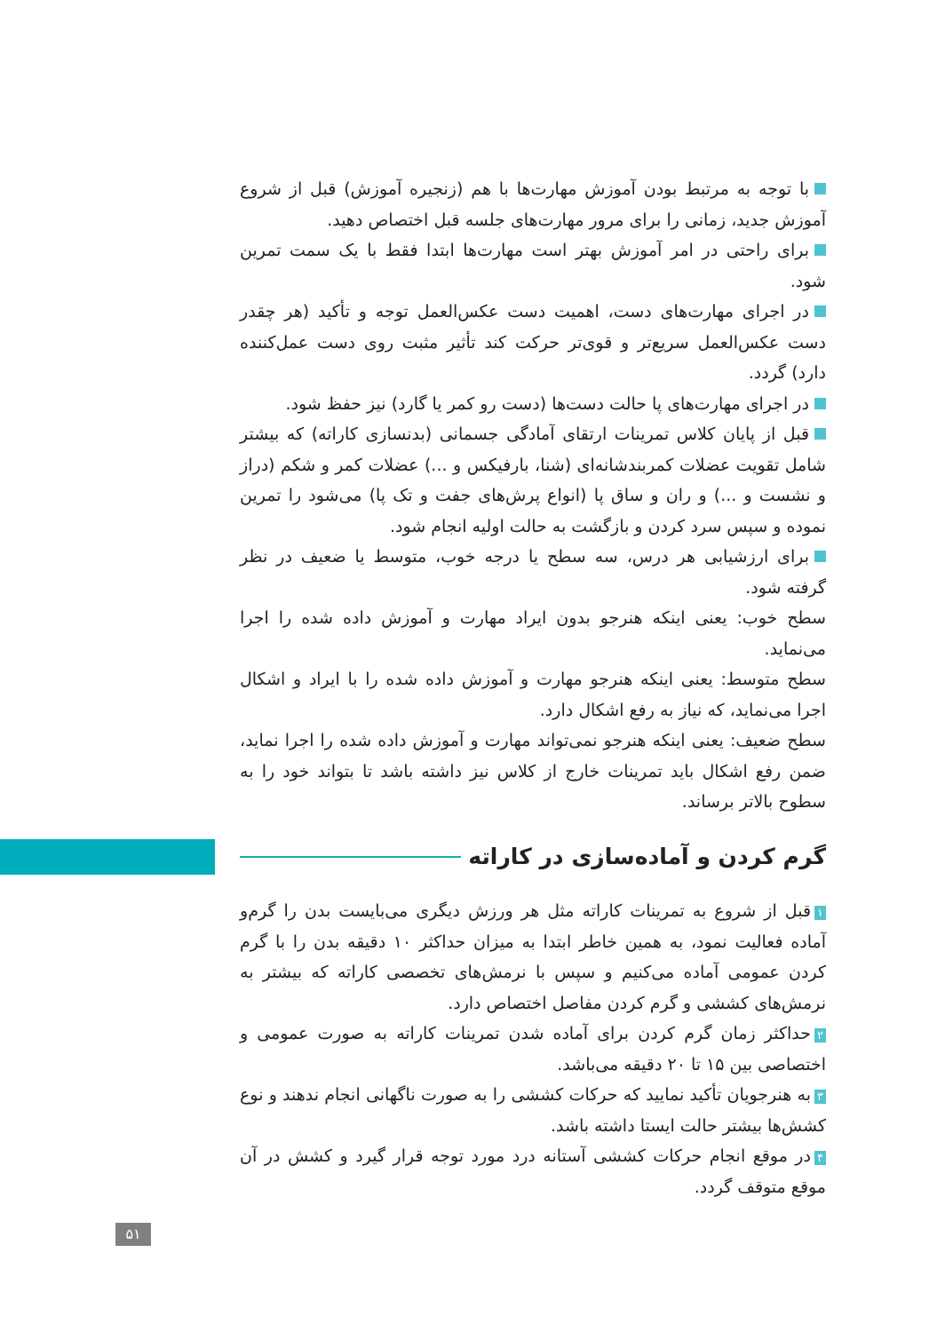با توجه به مرتبط بودن آموزش مهارت‌ها با هم (زنجیره آموزش) قبل از شروع آموزش جدید، زمانی را برای مرور مهارت‌های جلسه قبل اختصاص دهید.
برای راحتی در امر آموزش بهتر است مهارت‌ها ابتدا فقط با یک سمت تمرین شود.
در اجرای مهارت‌های دست، اهمیت دست عکس‌العمل توجه و تأکید (هر چقدر دست عکس‌العمل سریع‌تر و قوی‌تر حرکت کند تأثیر مثبت روی دست عمل‌کننده دارد) گردد.
در اجرای مهارت‌های پا حالت دست‌ها (دست رو کمر یا گارد) نیز حفظ شود.
قبل از پایان کلاس تمرینات ارتقای آمادگی جسمانی (بدنسازی کاراته) که بیشتر شامل تقویت عضلات کمربندشانه‌ای (شنا، بارفیکس و ...) عضلات کمر و شکم (دراز و نشست و ...) و ران و ساق پا (انواع پرش‌های جفت و تک پا) می‌شود را تمرین نموده و سپس سرد کردن و بازگشت به حالت اولیه انجام شود.
برای ارزشیابی هر درس، سه سطح یا درجه خوب، متوسط یا ضعیف در نظر گرفته شود.
سطح خوب: یعنی اینکه هنرجو بدون ایراد مهارت و آموزش داده شده را اجرا می‌نماید.
سطح متوسط: یعنی اینکه هنرجو مهارت و آموزش داده شده را با ایراد و اشکال اجرا می‌نماید، که نیاز به رفع اشکال دارد.
سطح ضعیف: یعنی اینکه هنرجو نمی‌تواند مهارت و آموزش داده شده را اجرا نماید، ضمن رفع اشکال باید تمرینات خارج از کلاس نیز داشته باشد تا بتواند خود را به سطوح بالاتر برساند.
گرم کردن و آماده‌سازی در کاراته
۱ قبل از شروع به تمرینات کاراته مثل هر ورزش دیگری می‌بایست بدن را گرم‌و آماده فعالیت نمود، به همین خاطر ابتدا به میزان حداکثر ۱۰ دقیقه بدن را با گرم کردن عمومی آماده می‌کنیم و سپس با نرمش‌های تخصصی کاراته که بیشتر به نرمش‌های کششی و گرم کردن مفاصل اختصاص دارد.
۲ حداکثر زمان گرم کردن برای آماده شدن تمرینات کاراته به صورت عمومی و اختصاصی بین ۱۵ تا ۲۰ دقیقه می‌باشد.
۳ به هنرجویان تأکید نمایید که حرکات کششی را به صورت ناگهانی انجام ندهند و نوع کشش‌ها بیشتر حالت ایستا داشته باشد.
۴ در موقع انجام حرکات کششی آستانه درد مورد توجه قرار گیرد و کشش در آن موقع متوقف گردد.
۵۱